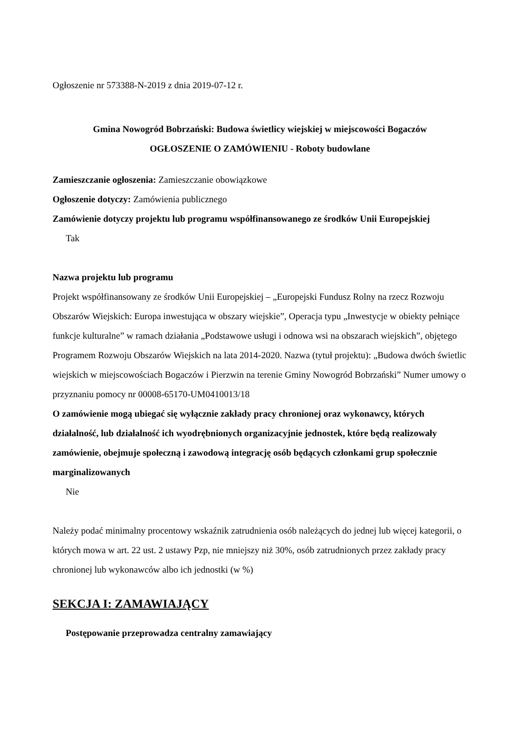Ogłoszenie nr 573388-N-2019 z dnia 2019-07-12 r.
Gmina Nowogród Bobrzański: Budowa świetlicy wiejskiej w miejscowości Bogaczów
OGŁOSZENIE O ZAMÓWIENIU - Roboty budowlane
Zamieszczanie ogłoszenia: Zamieszczanie obowiązkowe
Ogłoszenie dotyczy: Zamówienia publicznego
Zamówienie dotyczy projektu lub programu współfinansowanego ze środków Unii Europejskiej
Tak
Nazwa projektu lub programu
Projekt współfinansowany ze środków Unii Europejskiej – „Europejski Fundusz Rolny na rzecz Rozwoju Obszarów Wiejskich: Europa inwestująca w obszary wiejskie”, Operacja typu „Inwestycje w obiekty pełniące funkcje kulturalne” w ramach działania „Podstawowe usługi i odnowa wsi na obszarach wiejskich”, objętego Programem Rozwoju Obszarów Wiejskich na lata 2014-2020. Nazwa (tytuł projektu): „Budowa dwóch świetlic wiejskich w miejscowościach Bogaczów i Pierzwin na terenie Gminy Nowogród Bobrzański” Numer umowy o przyznaniu pomocy nr 00008-65170-UM0410013/18
O zamówienie mogą ubiegać się wyłącznie zakłady pracy chronionej oraz wykonawcy, których działalność, lub działalność ich wyodrębnionych organizacyjnie jednostek, które będą realizowały zamówienie, obejmuje społeczną i zawodową integrację osób będących członkami grup społecznie marginalizowanych
Nie
Należy podać minimalny procentowy wskaźnik zatrudnienia osób należących do jednej lub więcej kategorii, o których mowa w art. 22 ust. 2 ustawy Pzp, nie mniejszy niż 30%, osób zatrudnionych przez zakłady pracy chronionej lub wykonawców albo ich jednostki (w %)
SEKCJA I: ZAMAWIAJĄCY
Postępowanie przeprowadza centralny zamawiający